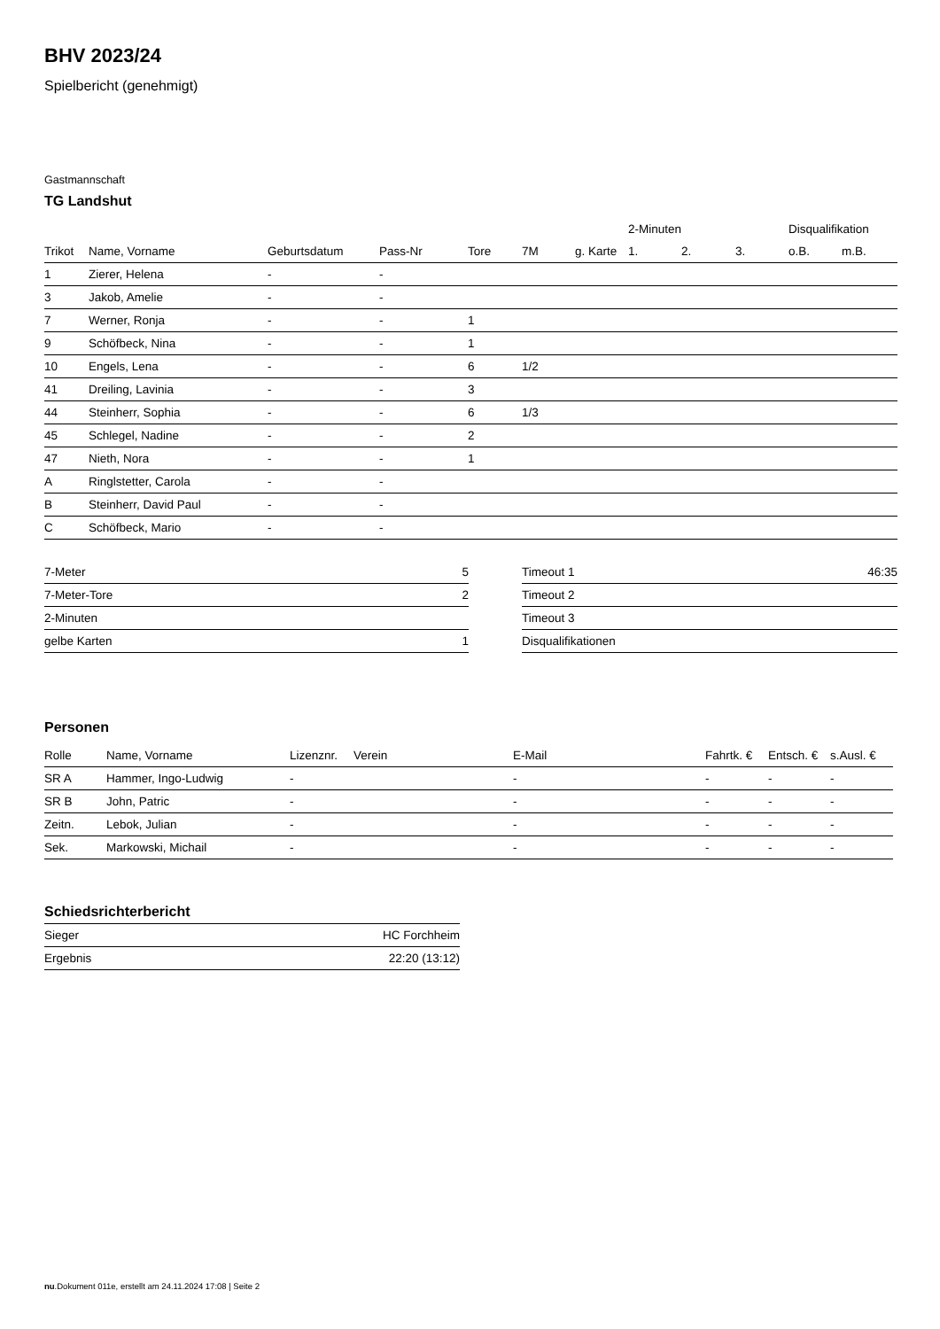BHV 2023/24
Spielbericht (genehmigt)
Gastmannschaft
TG Landshut
| | | | | | | | 2-Minuten | | | Disqualifikation | |
| --- | --- | --- | --- | --- | --- | --- | --- | --- | --- | --- | --- |
| Trikot | Name, Vorname | Geburtsdatum | Pass-Nr | Tore | 7M | g. Karte | 1. | 2. | 3. | o.B. | m.B. |
| 1 | Zierer, Helena | - | - | | | | | | | | |
| 3 | Jakob, Amelie | - | - | | | | | | | | |
| 7 | Werner, Ronja | - | - | 1 | | | | | | | |
| 9 | Schöfbeck, Nina | - | - | 1 | | | | | | | |
| 10 | Engels, Lena | - | - | 6 | 1/2 | | | | | | |
| 41 | Dreiling, Lavinia | - | - | 3 | | | | | | | |
| 44 | Steinherr, Sophia | - | - | 6 | 1/3 | | | | | | |
| 45 | Schlegel, Nadine | - | - | 2 | | | | | | | |
| 47 | Nieth, Nora | - | - | 1 | | | | | | | |
| A | Ringlstetter, Carola | - | - | | | | | | | | |
| B | Steinherr, David Paul | - | - | | | | | | | | |
| C | Schöfbeck, Mario | - | - | | | | | | | | |
| 7-Meter | 5 |
| 7-Meter-Tore | 2 |
| 2-Minuten | |
| gelbe Karten | 1 |
| Timeout 1 | 46:35 |
| Timeout 2 | |
| Timeout 3 | |
| Disqualifikationen | |
Personen
| Rolle | Name, Vorname | Lizenznr. | Verein | E-Mail | Fahrtk. € | Entsch. € | s.Ausl. € |
| --- | --- | --- | --- | --- | --- | --- | --- |
| SR A | Hammer, Ingo-Ludwig | - | | - | - | - | - |
| SR B | John, Patric | - | | - | - | - | - |
| Zeitn. | Lebok, Julian | - | | - | - | - | - |
| Sek. | Markowski, Michail | - | | - | - | - | - |
Schiedsrichterbericht
| Sieger | HC Forchheim |
| Ergebnis | 22:20 (13:12) |
nu.Dokument 011e, erstellt am 24.11.2024 17:08 | Seite 2